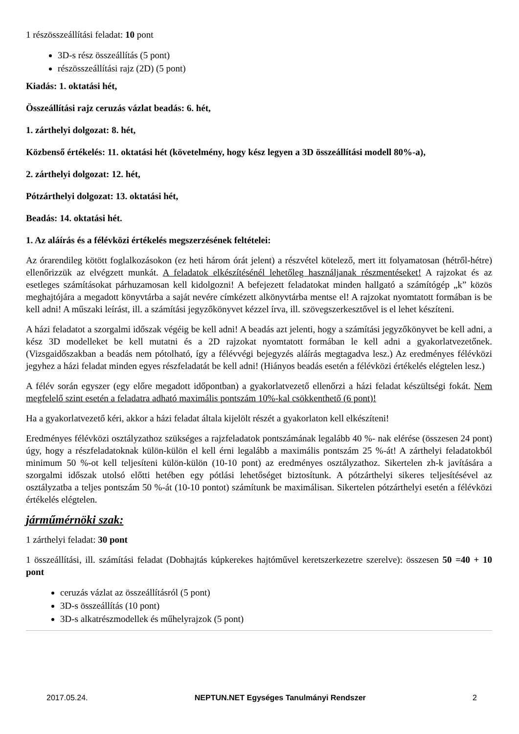1 részösszeállítási feladat: 10 pont
3D-s rész összeállítás (5 pont)
részösszeállítási rajz (2D) (5 pont)
Kiadás: 1. oktatási hét,
Összeállítási rajz ceruzás vázlat beadás: 6. hét,
1. zárthelyi dolgozat: 8. hét,
Közbenső értékelés: 11. oktatási hét (követelmény, hogy kész legyen a 3D összeállítási modell 80%-a),
2. zárthelyi dolgozat: 12. hét,
Pótzárthelyi dolgozat: 13. oktatási hét,
Beadás: 14. oktatási hét.
1. Az aláírás és a félévközi értékelés megszerzésének feltételei:
Az órarendileg kötött foglalkozásokon (ez heti három órát jelent) a részvétel kötelező, mert itt folyamatosan (hétről-hétre) ellenőrizzük az elvégzett munkát. A feladatok elkészítésénél lehetőleg használjanak részmentéseket! A rajzokat és az esetleges számításokat párhuzamosan kell kidolgozni! A befejezett feladatokat minden hallgató a számítógép „k” közös meghajtójára a megadott könyvtárba a saját nevére címkézett alkönyvtárba mentse el! A rajzokat nyomtatott formában is be kell adni! A műszaki leírást, ill. a számítási jegyzőkönyvet kézzel írva, ill. szövegszerkesztővel is el lehet készíteni.
A házi feladatot a szorgalmi időszak végéig be kell adni! A beadás azt jelenti, hogy a számítási jegyzőkönyvet be kell adni, a kész 3D modelleket be kell mutatni és a 2D rajzokat nyomtatott formában le kell adni a gyakorlatvezetőnek. (Vizsgaidőszakban a beadás nem pótolható, így a félévvégi bejegyzés aláírás megtagadva lesz.) Az eredményes félévközi jegyhez a házi feladat minden egyes részfeladatát be kell adni! (Hiányos beadás esetén a félévközi értékelés elégtelen lesz.)
A félév során egyszer (egy előre megadott időpontban) a gyakorlatvezető ellenőrzi a házi feladat készültségi fokát. Nem megfelelő szint esetén a feladatra adható maximális pontszám 10%-kal csökkenthető (6 pont)!
Ha a gyakorlatvezető kéri, akkor a házi feladat általa kijelölt részét a gyakorlaton kell elkészíteni!
Eredményes félévközi osztályzathoz szükséges a rajzfeladatok pontszámának legalább 40 %- nak elérése (összesen 24 pont) úgy, hogy a részfeladatoknak külön-külön el kell érni legalább a maximális pontszám 25 %-át! A zárthelyi feladatokból minimum 50 %-ot kell teljesíteni külön-külön (10-10 pont) az eredményes osztályzathoz. Sikertelen zh-k javítására a szorgalmi időszak utolsó előtti hetében egy pótlási lehetőséget biztosítunk. A pótzárthelyi sikeres teljesítésével az osztályzatba a teljes pontszám 50 %-át (10-10 pontot) számítunk be maximálisan. Sikertelen pótzárthelyi esetén a félévközi értékelés elégtelen.
járműmérnöki szak:
1 zárthelyi feladat: 30 pont
1 összeállítási, ill. számítási feladat (Dobhajtás kúpkerekes hajtóművel keretszerkezetre szerelve): összesen 50 =40 + 10 pont
ceruzás vázlat az összeállításról (5 pont)
3D-s összeállítás (10 pont)
3D-s alkatrészmodellek és műhelyrajzok (5 pont)
2017.05.24. NEPTUN.NET Egységes Tanulmányi Rendszer 2